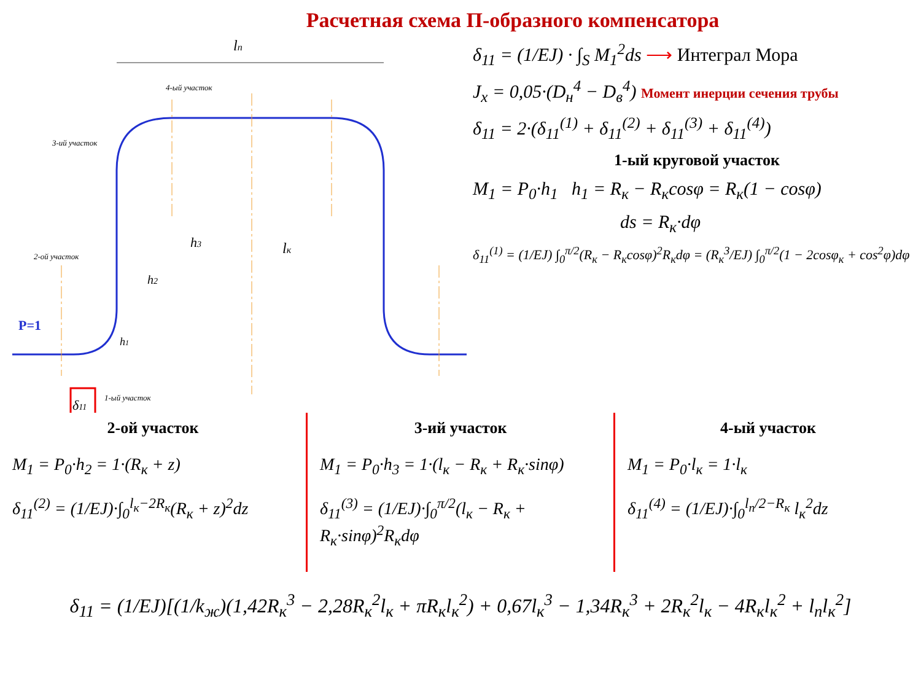Расчетная схема П-образного компенсатора
lп
4-ый участок
3-ий участок
2-ой участок
1-ый участок
h3
lк
h2
h1
P=1
δ11
δ<sub>11</sub> = (1/EJ) · ∫<sub>S</sub> M<sub>1</sub><sup>2</sup>ds ⟶ Интеграл Мора
J<sub>x</sub> = 0,05·(D<sub>н</sub><sup>4</sup> − D<sub>в</sub><sup>4</sup>) Момент инерции сечения трубы
δ<sub>11</sub> = 2·(δ<sub>11</sub><sup>(1)</sup> + δ<sub>11</sub><sup>(2)</sup> + δ<sub>11</sub><sup>(3)</sup> + δ<sub>11</sub><sup>(4)</sup>)
1-ый круговой участок
M<sub>1</sub> = P<sub>0</sub>·h<sub>1</sub> h<sub>1</sub> = R<sub>к</sub> − R<sub>к</sub>cosφ = R<sub>к</sub>(1 − cosφ)
ds = R<sub>к</sub>·dφ
δ<sub>11</sub><sup>(1)</sup> = (1/EJ) ∫<sub>0</sub><sup>π/2</sup>(R<sub>к</sub> − R<sub>к</sub>cosφ)<sup>2</sup>R<sub>к</sub>dφ = (R<sub>к</sub><sup>3</sup>/EJ) ∫<sub>0</sub><sup>π/2</sup>(1 − 2cosφ<sub>к</sub> + cos<sup>2</sup>φ)dφ
2-ой участок
M<sub>1</sub> = P<sub>0</sub>·h<sub>2</sub> = 1·(R<sub>к</sub> + z)
δ<sub>11</sub><sup>(2)</sup> = (1/EJ)·∫<sub>0</sub><sup>l<sub>к</sub>−2R<sub>к</sub></sup>(R<sub>к</sub> + z)<sup>2</sup>dz
3-ий участок
M<sub>1</sub> = P<sub>0</sub>·h<sub>3</sub> = 1·(l<sub>к</sub> − R<sub>к</sub> + R<sub>к</sub>·sinφ)
δ<sub>11</sub><sup>(3)</sup> = (1/EJ)·∫<sub>0</sub><sup>π/2</sup>(l<sub>к</sub> − R<sub>к</sub> + R<sub>к</sub>·sinφ)<sup>2</sup>R<sub>к</sub>dφ
4-ый участок
M<sub>1</sub> = P<sub>0</sub>·l<sub>к</sub> = 1·l<sub>к</sub>
δ<sub>11</sub><sup>(4)</sup> = (1/EJ)·∫<sub>0</sub><sup>l<sub>п</sub>/2−R<sub>к</sub></sup> l<sub>к</sub><sup>2</sup>dz
δ<sub>11</sub> = (1/EJ)[(1/k<sub>ж</sub>)(1,42R<sub>к</sub><sup>3</sup> − 2,28R<sub>к</sub><sup>2</sup>l<sub>к</sub> + πR<sub>к</sub>l<sub>к</sub><sup>2</sup>) + 0,67l<sub>к</sub><sup>3</sup> − 1,34R<sub>к</sub><sup>3</sup> + 2R<sub>к</sub><sup>2</sup>l<sub>к</sub> − 4R<sub>к</sub>l<sub>к</sub><sup>2</sup> + l<sub>п</sub>l<sub>к</sub><sup>2</sup>]